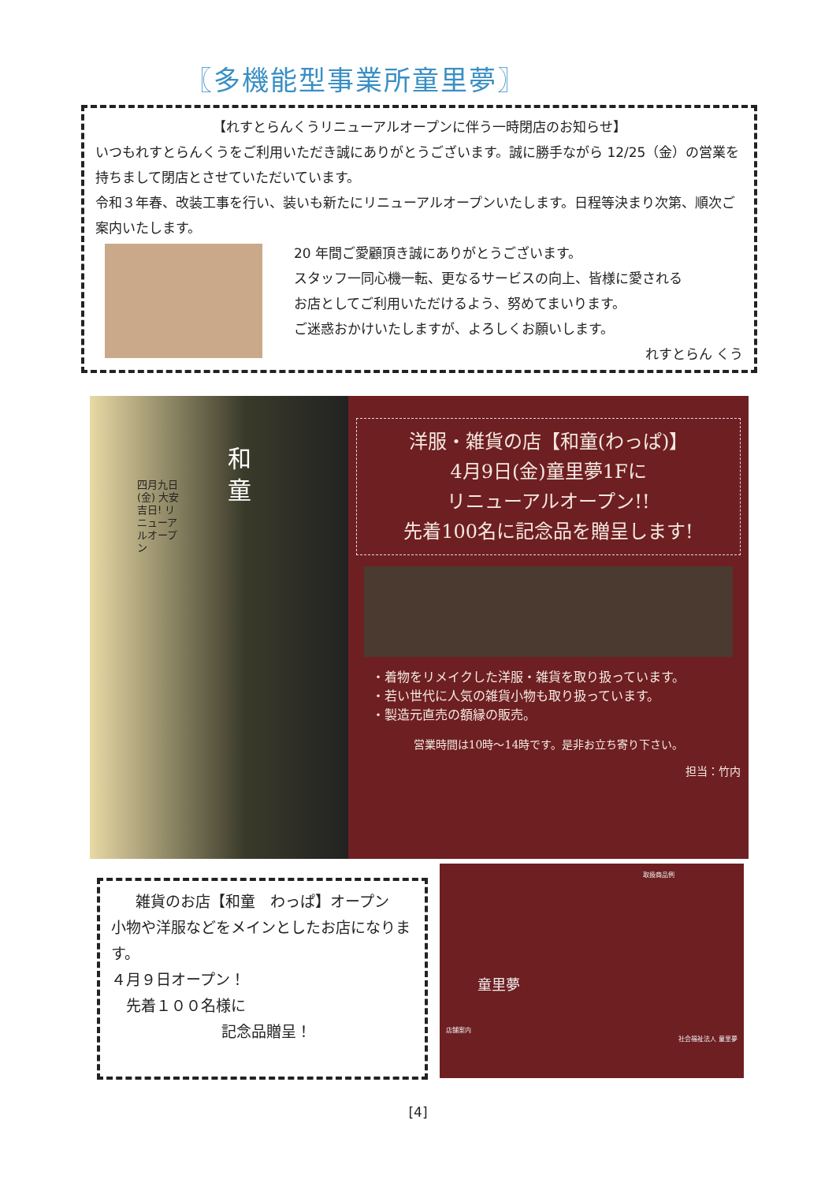〖多機能型事業所童里夢〗
【れすとらんくうリニューアルオープンに伴う一時閉店のお知らせ】
いつもれすとらんくうをご利用いただき誠にありがとうございます。誠に勝手ながら 12/25（金）の営業を持ちまして閉店とさせていただいています。
令和３年春、改装工事を行い、装いも新たにリニューアルオープンいたします。日程等決まり次第、順次ご案内いたします。
20 年間ご愛顧頂き誠にありがとうございます。
スタッフ一同心機一転、更なるサービスの向上、皆様に愛される
お店としてご利用いただけるよう、努めてまいります。
ご迷惑おかけいたしますが、よろしくお願いします。
れすとらん くう
和童
四月九日(金) 大安吉日! リニューアルオープン
洋服・雑貨の店【和童(わっぱ)】
4月9日(金)童里夢1Fに
リニューアルオープン!!
先着100名に記念品を贈呈します!
・着物をリメイクした洋服・雑貨を取り扱っています。
・若い世代に人気の雑貨小物も取り扱っています。
・製造元直売の額縁の販売。
営業時間は10時～14時です。是非お立ち寄り下さい。
担当：竹内
雑貨のお店【和童　わっぱ】オープン
小物や洋服などをメインとしたお店になります。
４月９日オープン！
　先着１００名様に
記念品贈呈！
取扱商品例
童里夢
店舗案内
社会福祉法人 童里夢
[4]